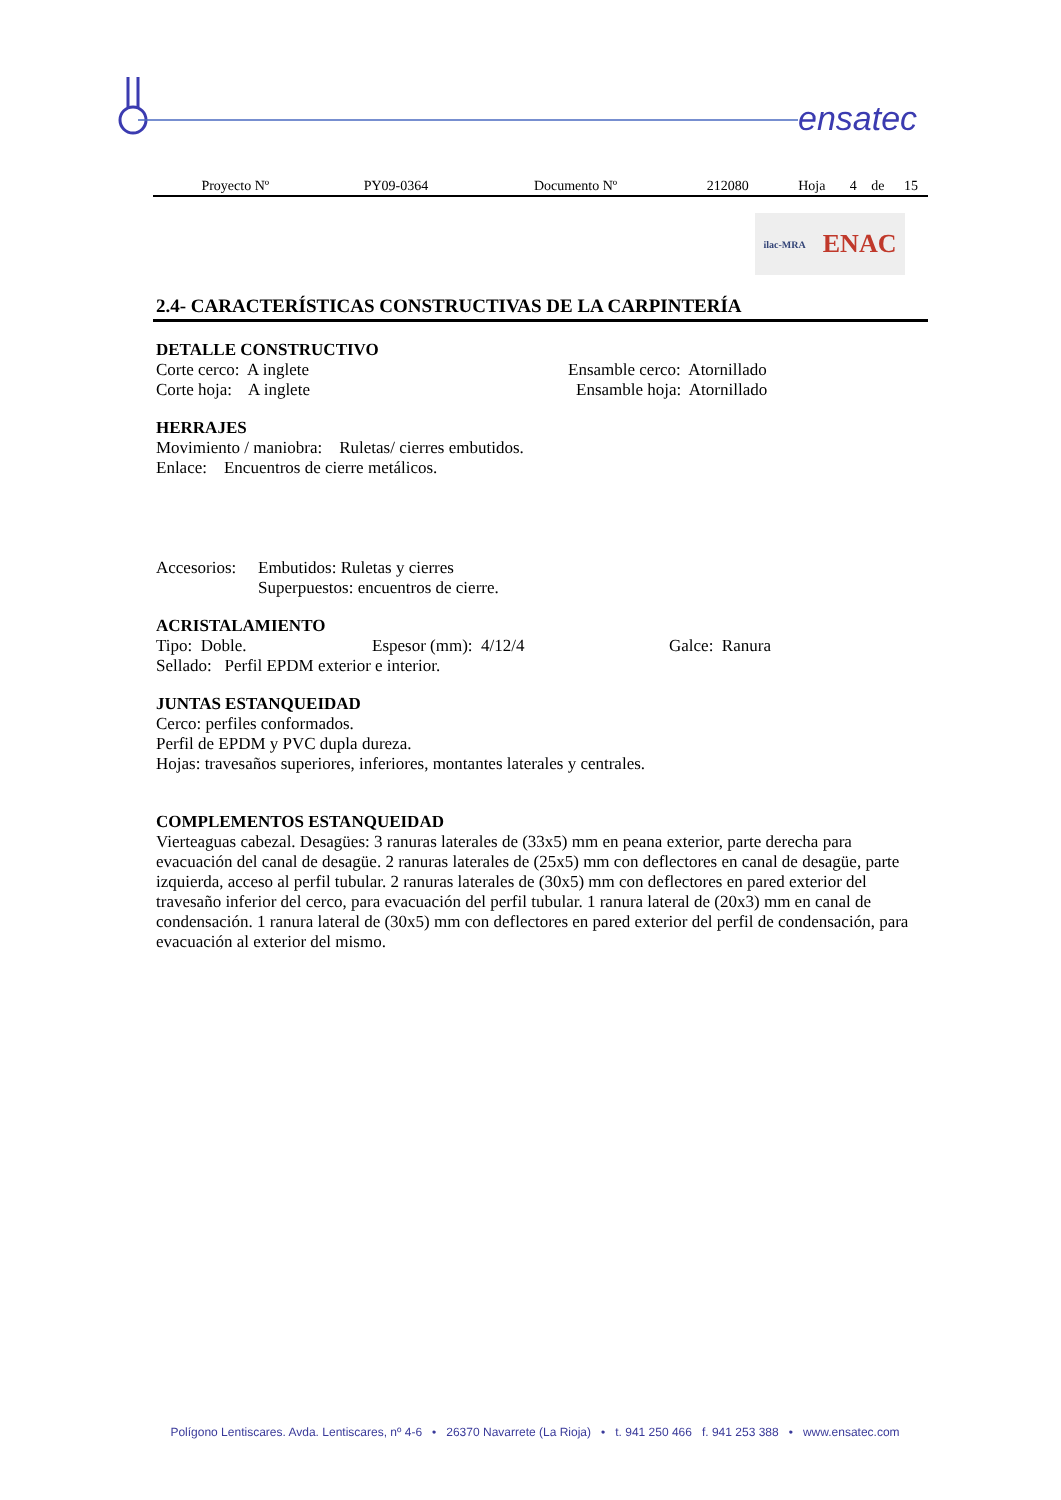ensatec
| Proyecto Nº | PY09-0364 | Documento Nº | 212080 | Hoja | 4 | de | 15 |
ilac-MRA ENAC
2.4- CARACTERÍSTICAS CONSTRUCTIVAS DE LA CARPINTERÍA
DETALLE CONSTRUCTIVO
Corte cerco: A inglete Ensamble cerco: Atornillado
Corte hoja: A inglete Ensamble hoja: Atornillado
HERRAJES
Movimiento / maniobra: Ruletas/ cierres embutidos.
Enlace: Encuentros de cierre metálicos.
Accesorios: Embutidos: Ruletas y cierres
Superpuestos: encuentros de cierre.
ACRISTALAMIENTO
Tipo: Doble. Espesor (mm): 4/12/4 Galce: Ranura
Sellado: Perfil EPDM exterior e interior.
JUNTAS ESTANQUEIDAD
Cerco: perfiles conformados.
Perfil de EPDM y PVC dupla dureza.
Hojas: travesaños superiores, inferiores, montantes laterales y centrales.
COMPLEMENTOS ESTANQUEIDAD
Vierteaguas cabezal. Desagües: 3 ranuras laterales de (33x5) mm en peana exterior, parte derecha para evacuación del canal de desagüe. 2 ranuras laterales de (25x5) mm con deflectores en canal de desagüe, parte izquierda, acceso al perfil tubular. 2 ranuras laterales de (30x5) mm con deflectores en pared exterior del travesaño inferior del cerco, para evacuación del perfil tubular. 1 ranura lateral de (20x3) mm en canal de condensación. 1 ranura lateral de (30x5) mm con deflectores en pared exterior del perfil de condensación, para evacuación al exterior del mismo.
Polígono Lentiscares. Avda. Lentiscares, nº 4-6 • 26370 Navarrete (La Rioja) • t. 941 250 466 f. 941 253 388 • www.ensatec.com